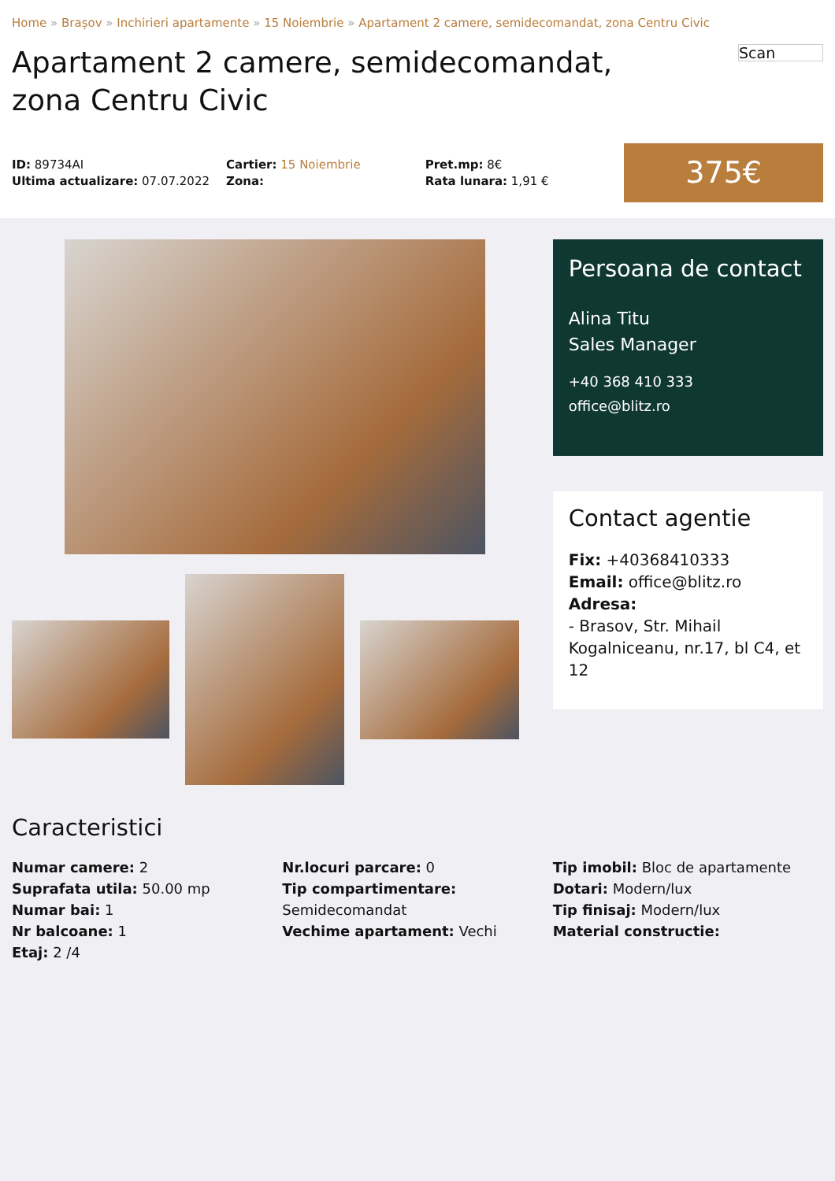Home » Brașov » Inchirieri apartamente » 15 Noiembrie » Apartament 2 camere, semidecomandat, zona Centru Civic
Apartament 2 camere, semidecomandat, zona Centru Civic
Scan
ID: 89734AI
Ultima actualizare: 07.07.2022
Cartier: 15 Noiembrie
Zona:
Pret.mp: 8€
Rata lunara: 1,91 €
375€
Persoana de contact
Alina Titu
Sales Manager
+40 368 410 333
office@blitz.ro
Contact agentie
Fix: +40368410333
Email: office@blitz.ro
Adresa:
- Brasov, Str. Mihail Kogalniceanu, nr.17, bl C4, et 12
Caracteristici
Numar camere: 2
Suprafata utila: 50.00 mp
Numar bai: 1
Nr balcoane: 1
Etaj: 2 /4
Nr.locuri parcare: 0
Tip compartimentare:
Semidecomandat
Vechime apartament: Vechi
Tip imobil: Bloc de apartamente
Dotari: Modern/lux
Tip finisaj: Modern/lux
Material constructie: